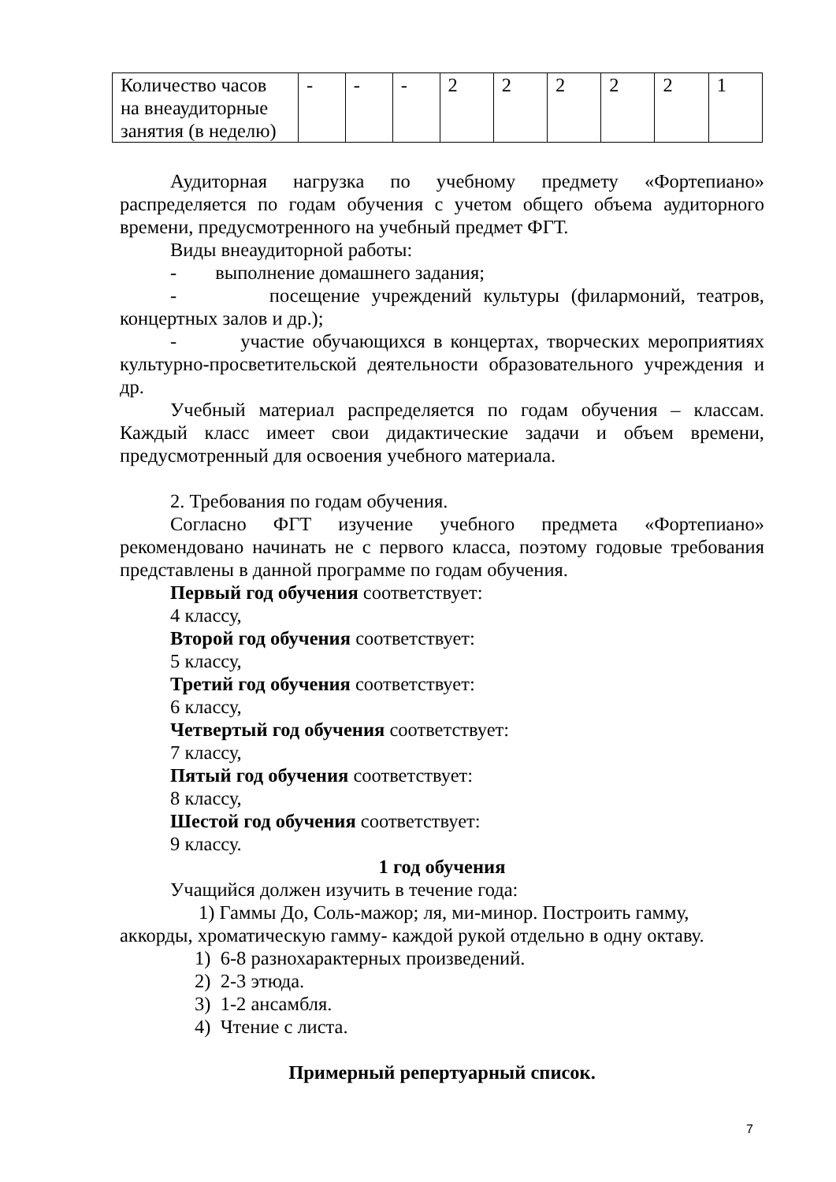| Количество часов на внеаудиторные занятия (в неделю) | - | - | - | 2 | 2 | 2 | 2 | 2 | 1 |
Аудиторная нагрузка по учебному предмету «Фортепиано» распределяется по годам обучения с учетом общего объема аудиторного времени, предусмотренного на учебный предмет ФГТ.
Виды внеаудиторной работы:
- выполнение домашнего задания;
- посещение учреждений культуры (филармоний, театров, концертных залов и др.);
- участие обучающихся в концертах, творческих мероприятиях культурно-просветительской деятельности образовательного учреждения и др.
Учебный материал распределяется по годам обучения – классам. Каждый класс имеет свои дидактические задачи и объем времени, предусмотренный для освоения учебного материала.
2. Требования по годам обучения.
Согласно ФГТ изучение учебного предмета «Фортепиано» рекомендовано начинать не с первого класса, поэтому годовые требования представлены в данной программе по годам обучения.
Первый год обучения соответствует:
4 классу,
Второй год обучения соответствует:
5 классу,
Третий год обучения соответствует:
6 классу,
Четвертый год обучения соответствует:
7 классу,
Пятый год обучения соответствует:
8 классу,
Шестой год обучения соответствует:
9 классу.
1 год обучения
Учащийся должен изучить в течение года:
1) Гаммы До, Соль-мажор; ля, ми-минор. Построить гамму, аккорды, хроматическую гамму- каждой рукой отдельно в одну октаву.
1) 6-8 разнохарактерных произведений.
2) 2-3 этюда.
3) 1-2 ансамбля.
4) Чтение с листа.
Примерный репертуарный список.
7